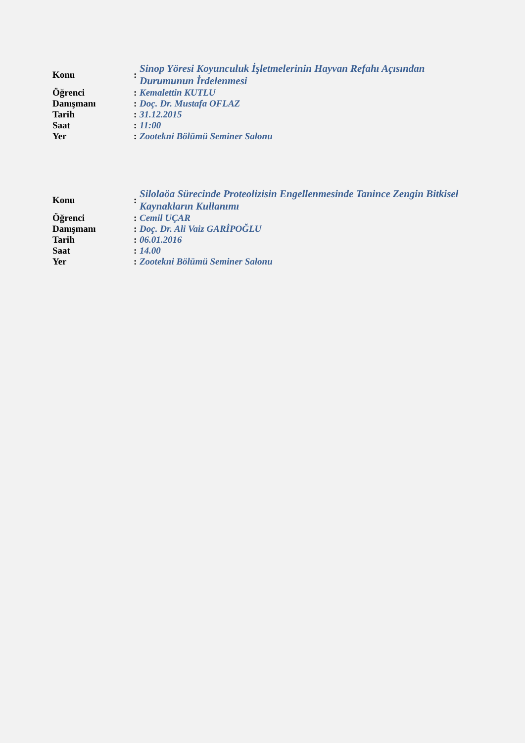| Konu | : | Sinop Yöresi Koyunculuk İşletmelerinin Hayvan Refahı Açısından Durumunun İrdelenmesi |
| Öğrenci | : | Kemalettin KUTLU |
| Danışmanı | : | Doç. Dr. Mustafa OFLAZ |
| Tarih | : | 31.12.2015 |
| Saat | : | 11:00 |
| Yer | : | Zootekni Bölümü Seminer Salonu |
| Konu | : | Silolaöa Sürecinde Proteolizisin Engellenmesinde Tanince Zengin Bitkisel Kaynakların Kullanımı |
| Öğrenci | : | Cemil UÇAR |
| Danışmanı | : | Doç. Dr. Ali Vaiz GARİPOĞLU |
| Tarih | : | 06.01.2016 |
| Saat | : | 14.00 |
| Yer | : | Zootekni Bölümü Seminer Salonu |